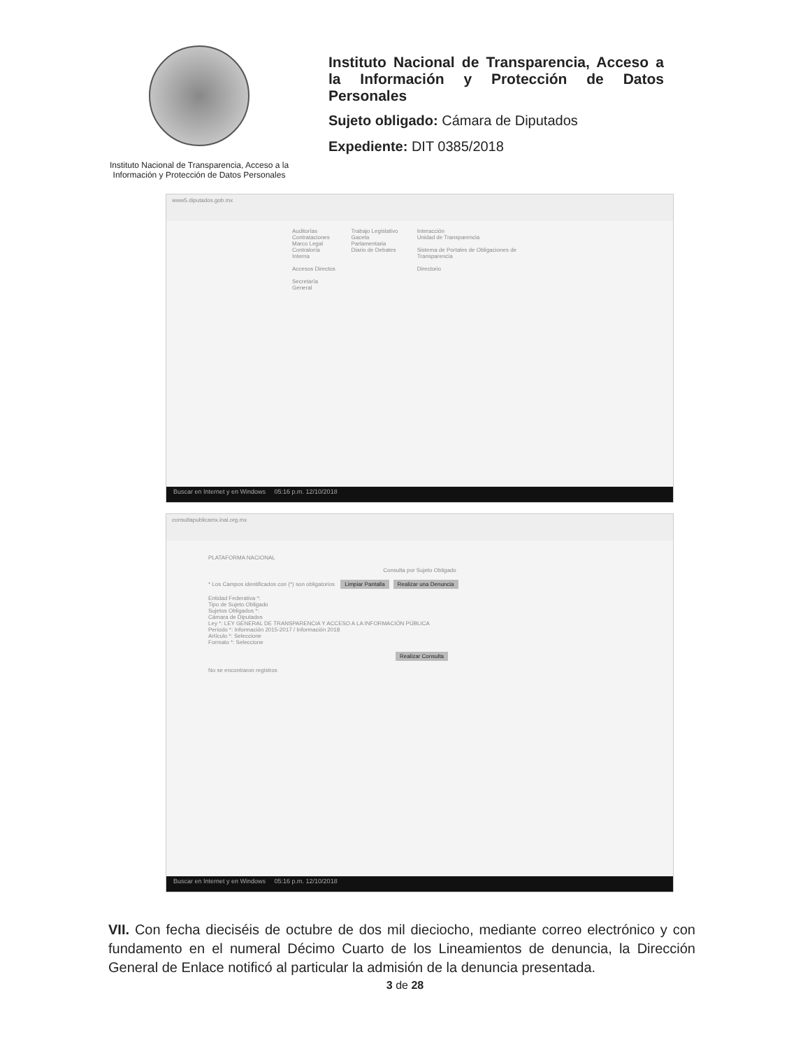Instituto Nacional de Transparencia, Acceso a la Información y Protección de Datos Personales
Instituto Nacional de Transparencia, Acceso a la Información y Protección de Datos Personales
Sujeto obligado: Cámara de Diputados
Expediente: DIT 0385/2018
www5.diputados.gob.mx
Auditorías
Contrataciones
Marco Legal
Contraloría Interna
Accesos Directos
Secretaría General
Trabajo Legislativo
Gaceta Parlamentaria
Diario de Debates
Interacción
Unidad de Transparencia
Sistema de Portales de Obligaciones de Transparencia
Directorio
Buscar en Internet y en Windows 05:16 p.m. 12/10/2018
consultapublicamx.inai.org.mx
PLATAFORMA NACIONAL
Consulta por Sujeto Obligado
* Los Campos identificados con (*) son obligatorios Limpiar Pantalla Realizar una Denuncia
Entidad Federativa *:
Tipo de Sujeto Obligado
Sujetos Obligados *:
Cámara de Diputados
Ley *: LEY GENERAL DE TRANSPARENCIA Y ACCESO A LA INFORMACIÓN PÚBLICA
Periodo *: Información 2015-2017 / Información 2018
Artículo *: Seleccione
Formato *: Seleccione
Realizar Consulta
No se encontraron registros
Buscar en Internet y en Windows 05:16 p.m. 12/10/2018
VII. Con fecha dieciséis de octubre de dos mil dieciocho, mediante correo electrónico y con fundamento en el numeral Décimo Cuarto de los Lineamientos de denuncia, la Dirección General de Enlace notificó al particular la admisión de la denuncia presentada.
3 de 28